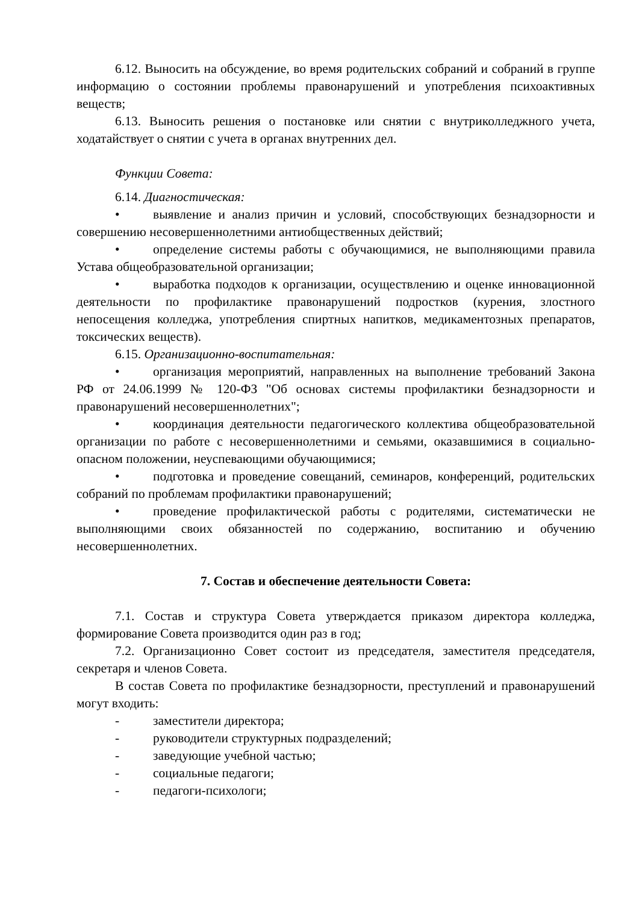6.12. Выносить на обсуждение, во время родительских собраний и собраний в группе информацию о состоянии проблемы правонарушений и употребления психоактивных веществ;
6.13. Выносить решения о постановке или снятии с внутриколледжного учета, ходатайствует о снятии с учета в органах внутренних дел.
Функции Совета:
6.14. Диагностическая:
• выявление и анализ причин и условий, способствующих безнадзорности и совершению несовершеннолетними антиобщественных действий;
• определение системы работы с обучающимися, не выполняющими правила Устава общеобразовательной организации;
• выработка подходов к организации, осуществлению и оценке инновационной деятельности по профилактике правонарушений подростков (курения, злостного непосещения колледжа, употребления спиртных напитков, медикаментозных препаратов, токсических веществ).
6.15. Организационно-воспитательная:
• организация мероприятий, направленных на выполнение требований Закона РФ от 24.06.1999 № 120-ФЗ "Об основах системы профилактики безнадзорности и правонарушений несовершеннолетних";
• координация деятельности педагогического коллектива общеобразовательной организации по работе с несовершеннолетними и семьями, оказавшимися в социально-опасном положении, неуспевающими обучающимися;
• подготовка и проведение совещаний, семинаров, конференций, родительских собраний по проблемам профилактики правонарушений;
• проведение профилактической работы с родителями, систематически не выполняющими своих обязанностей по содержанию, воспитанию и обучению несовершеннолетних.
7. Состав и обеспечение деятельности Совета:
7.1. Состав и структура Совета утверждается приказом директора колледжа, формирование Совета производится один раз в год;
7.2. Организационно Совет состоит из председателя, заместителя председателя, секретаря и членов Совета.
В состав Совета по профилактике безнадзорности, преступлений и правонарушений могут входить:
- заместители директора;
- руководители структурных подразделений;
- заведующие учебной частью;
- социальные педагоги;
- педагоги-психологи;